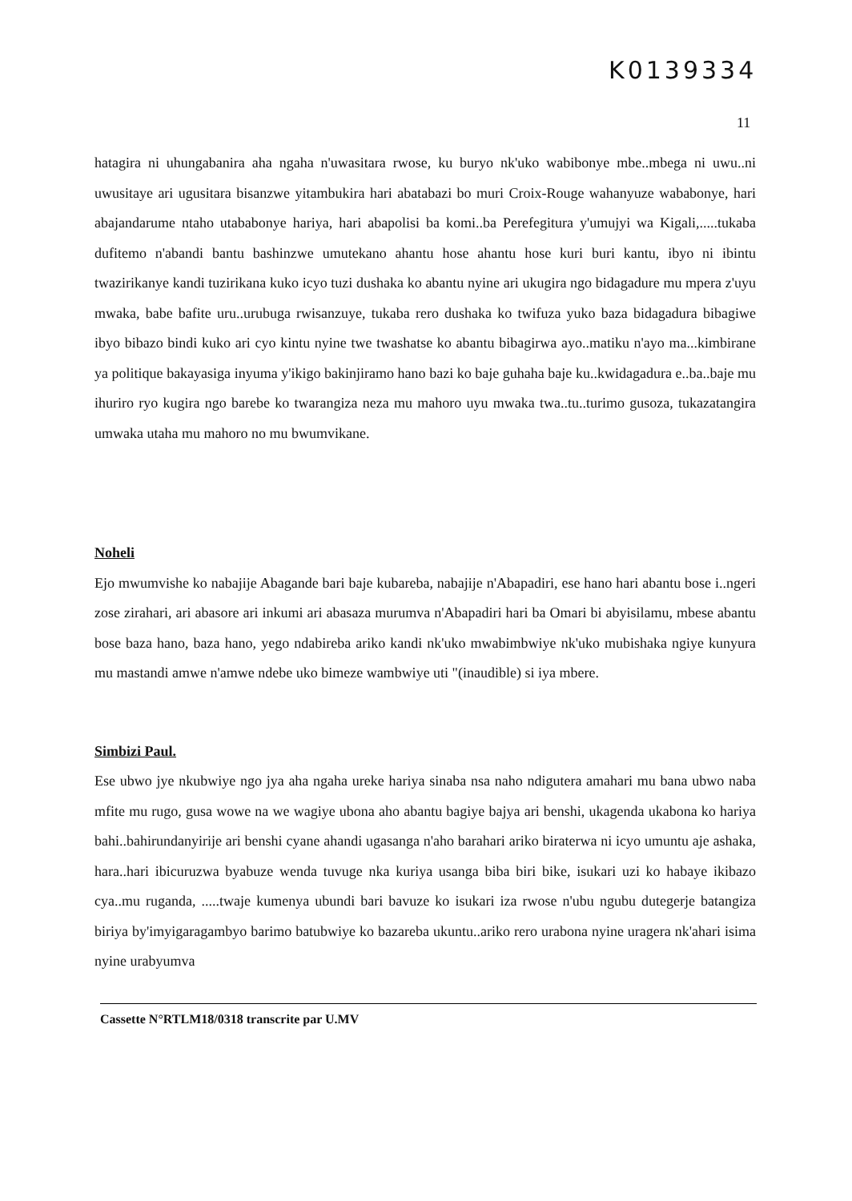K0139334
11
hatagira ni uhungabanira aha ngaha n'uwasitara rwose, ku buryo nk'uko wabibonye mbe..mbega ni uwu..ni uwusitaye ari ugusitara bisanzwe yitambukira hari abatabazi bo muri Croix-Rouge wahanyuze wababonye, hari abajandarume ntaho utababonye hariya, hari abapolisi ba komi..ba Perefegitura y'umujyi wa Kigali,.....tukaba dufitemo n'abandi bantu bashinzwe umutekano ahantu hose ahantu hose kuri buri kantu, ibyo ni ibintu twazirikanye kandi tuzirikana kuko icyo tuzi dushaka ko abantu nyine ari ukugira ngo bidagadure mu mpera z'uyu mwaka, babe bafite uru..urubuga rwisanzuye, tukaba rero dushaka ko twifuza yuko baza bidagadura bibagiwe ibyo bibazo bindi kuko ari cyo kintu nyine twe twashatse ko abantu bibagirwa ayo..matiku n'ayo ma...kimbirane ya politique bakayasiga inyuma y'ikigo bakinjiramo hano bazi ko baje guhaha baje ku..kwidagadura e..ba..baje mu ihuriro ryo kugira ngo barebe ko twarangiza neza mu mahoro uyu mwaka twa..tu..turimo gusoza, tukazatangira umwaka utaha mu mahoro no mu bwumvikane.
Noheli
Ejo mwumvishe ko nabajije Abagande bari baje kubareba, nabajije n'Abapadiri, ese hano hari abantu bose i..ngeri zose zirahari, ari abasore ari inkumi ari abasaza murumva n'Abapadiri hari ba Omari bi abyisilamu, mbese abantu bose baza hano, baza hano, yego ndabireba ariko kandi nk'uko mwabimbwiye nk'uko mubishaka ngiye kunyura mu mastandi amwe n'amwe ndebe uko bimeze wambwiye uti "(inaudible) si iya mbere.
Simbizi Paul.
Ese ubwo jye nkubwiye ngo jya aha ngaha ureke hariya sinaba nsa naho ndigutera amahari mu bana ubwo naba mfite mu rugo, gusa wowe na we wagiye ubona aho abantu bagiye bajya ari benshi, ukagenda ukabona ko hariya bahi..bahirundanyirije ari benshi cyane ahandi ugasanga n'aho barahari ariko biraterwa ni icyo umuntu aje ashaka, hara..hari ibicuruzwa byabuze wenda tuvuge nka kuriya usanga biba biri bike, isukari uzi ko habaye ikibazo cya..mu ruganda, .....twaje kumenya ubundi bari bavuze ko isukari iza rwose n'ubu ngubu dutegerje batangiza biriya by'imyigaragambyo barimo batubwiye ko bazareba ukuntu..ariko rero urabona nyine uragera nk'ahari isima nyine urabyumva
Cassette N°RTLM18/0318 transcrite par U.MV